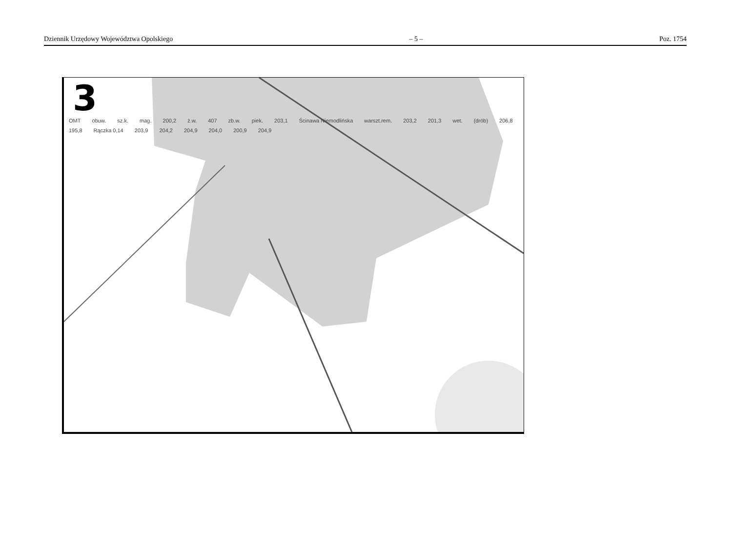Dziennik Urzędowy Województwa Opolskiego – 5 – Poz. 1754
3
OMT obuw. sz.k. mag. 200,2 ż.w. 407 zb.w. piek. 203,1 Ścinawa Niemodlińska warszt.rem. 203,2 201,3 wet. (drób) 206,8 195,8 Rączka 0,14 203,9 204,2 204,9 204,0 200,9 204,9